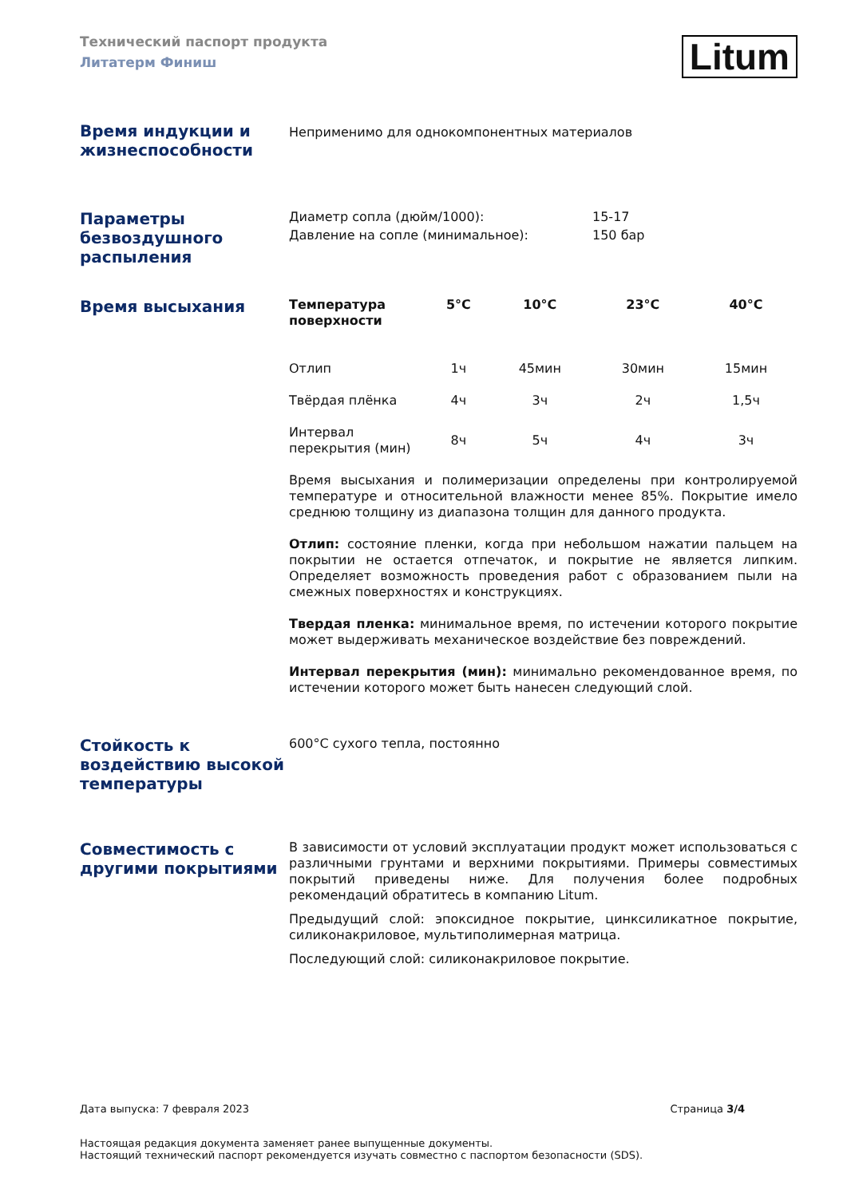Технический паспорт продукта
Литатерм Финиш
Litum
Время индукции и жизнеспособности
Неприменимо для однокомпонентных материалов
Параметры безвоздушного распыления
Диаметр сопла (дюйм/1000): 15-17
Давление на сопле (минимальное): 150 бар
Время высыхания
| Температура поверхности | 5°C | 10°C | 23°C | 40°C |
| --- | --- | --- | --- | --- |
| Отлип | 1ч | 45мин | 30мин | 15мин |
| Твёрдая плёнка | 4ч | 3ч | 2ч | 1,5ч |
| Интервал перекрытия (мин) | 8ч | 5ч | 4ч | 3ч |
Время высыхания и полимеризации определены при контролируемой температуре и относительной влажности менее 85%. Покрытие имело среднюю толщину из диапазона толщин для данного продукта.
Отлип: состояние пленки, когда при небольшом нажатии пальцем на покрытии не остается отпечаток, и покрытие не является липким. Определяет возможность проведения работ с образованием пыли на смежных поверхностях и конструкциях.
Твердая пленка: минимальное время, по истечении которого покрытие может выдерживать механическое воздействие без повреждений.
Интервал перекрытия (мин): минимально рекомендованное время, по истечении которого может быть нанесен следующий слой.
Стойкость к воздействию высокой температуры
600°C сухого тепла, постоянно
Совместимость с другими покрытиями
В зависимости от условий эксплуатации продукт может использоваться с различными грунтами и верхними покрытиями. Примеры совместимых покрытий приведены ниже. Для получения более подробных рекомендаций обратитесь в компанию Litum.
Предыдущий слой: эпоксидное покрытие, цинксиликатное покрытие, силиконакриловое, мультиполимерная матрица.
Последующий слой: силиконакриловое покрытие.
Дата выпуска: 7 февраля 2023 Страница 3/4
Настоящая редакция документа заменяет ранее выпущенные документы.
Настоящий технический паспорт рекомендуется изучать совместно с паспортом безопасности (SDS).